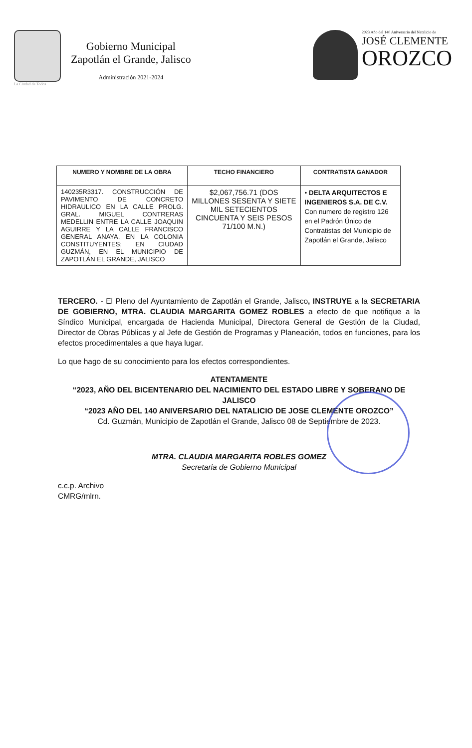La Ciudad de Todos
Gobierno Municipal
Zapotlán el Grande, Jalisco
Administración 2021-2024
2023 Año del 140 Aniversario del Natalicio de
JOSÉ CLEMENTE
OROZCO
| NUMERO Y NOMBRE DE LA OBRA | TECHO FINANCIERO | CONTRATISTA GANADOR |
| --- | --- | --- |
| 140235R3317. CONSTRUCCIÓN DE PAVIMENTO DE CONCRETO HIDRAULICO EN LA CALLE PROLG. GRAL. MIGUEL CONTRERAS MEDELLIN ENTRE LA CALLE JOAQUIN AGUIRRE Y LA CALLE FRANCISCO GENERAL ANAYA, EN LA COLONIA CONSTITUYENTES; EN CIUDAD GUZMÁN, EN EL MUNICIPIO DE ZAPOTLÁN EL GRANDE, JALISCO | $2,067,756.71 (DOS MILLONES SESENTA Y SIETE MIL SETECIENTOS CINCUENTA Y SEIS PESOS 71/100 M.N.) | • DELTA ARQUITECTOS E INGENIEROS S.A. DE C.V. Con numero de registro 126 en el Padrón Único de Contratistas del Municipio de Zapotlán el Grande, Jalisco |
TERCERO. - El Pleno del Ayuntamiento de Zapotlán el Grande, Jalisco, INSTRUYE a la SECRETARIA DE GOBIERNO, MTRA. CLAUDIA MARGARITA GOMEZ ROBLES a efecto de que notifique a la Síndico Municipal, encargada de Hacienda Municipal, Directora General de Gestión de la Ciudad, Director de Obras Públicas y al Jefe de Gestión de Programas y Planeación, todos en funciones, para los efectos procedimentales a que haya lugar.
Lo que hago de su conocimiento para los efectos correspondientes.
ATENTAMENTE
“2023, AÑO DEL BICENTENARIO DEL NACIMIENTO DEL ESTADO LIBRE Y SOBERANO DE JALISCO
“2023 AÑO DEL 140 ANIVERSARIO DEL NATALICIO DE JOSE CLEMENTE OROZCO”
Cd. Guzmán, Municipio de Zapotlán el Grande, Jalisco 08 de Septiembre de 2023.
MTRA. CLAUDIA MARGARITA ROBLES GOMEZ
Secretaria de Gobierno Municipal
c.c.p. Archivo
CMRG/mlrn.